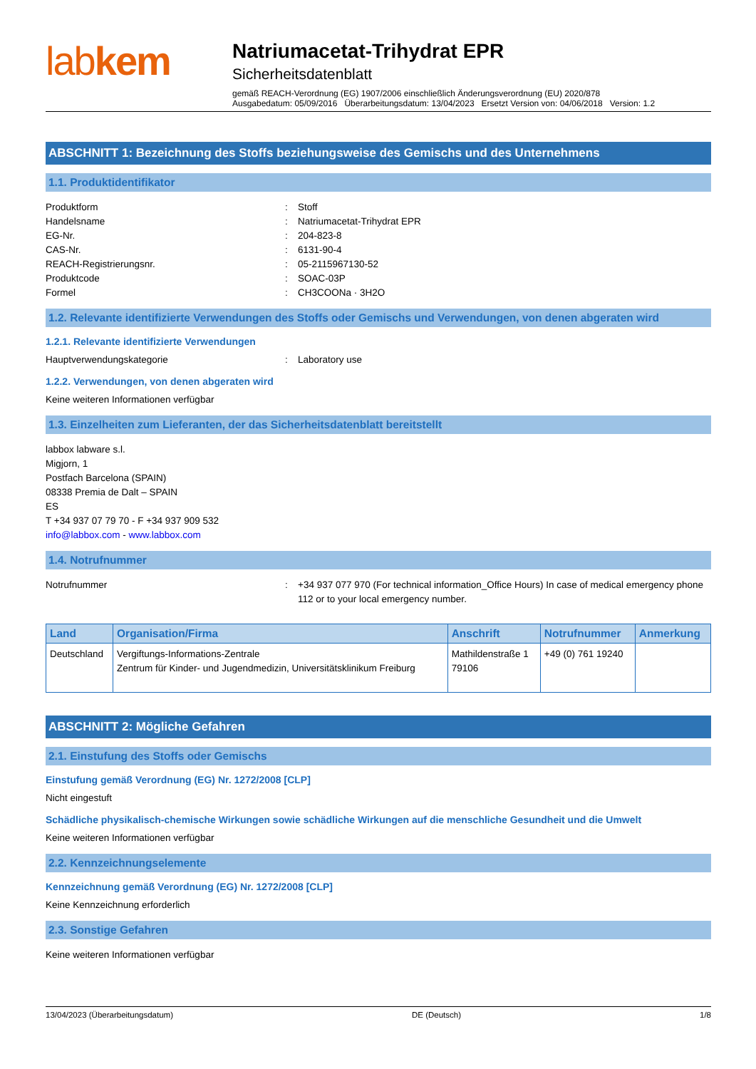labkem
Natriumacetat-Trihydrat EPR
Sicherheitsdatenblatt
gemäß REACH-Verordnung (EG) 1907/2006 einschließlich Änderungsverordnung (EU) 2020/878
Ausgabedatum: 05/09/2016 Überarbeitungsdatum: 13/04/2023 Ersetzt Version von: 04/06/2018 Version: 1.2
ABSCHNITT 1: Bezeichnung des Stoffs beziehungsweise des Gemischs und des Unternehmens
1.1. Produktidentifikator
Produktform : Stoff
Handelsname : Natriumacetat-Trihydrat EPR
EG-Nr. : 204-823-8
CAS-Nr. : 6131-90-4
REACH-Registrierungsnr. : 05-2115967130-52
Produktcode : SOAC-03P
Formel : CH3COONa · 3H2O
1.2. Relevante identifizierte Verwendungen des Stoffs oder Gemischs und Verwendungen, von denen abgeraten wird
1.2.1. Relevante identifizierte Verwendungen
Hauptverwendungskategorie : Laboratory use
1.2.2. Verwendungen, von denen abgeraten wird
Keine weiteren Informationen verfügbar
1.3. Einzelheiten zum Lieferanten, der das Sicherheitsdatenblatt bereitstellt
labbox labware s.l.
Migjorn, 1
Postfach Barcelona (SPAIN)
08338 Premia de Dalt – SPAIN
ES
T +34 937 07 79 70 - F +34 937 909 532
info@labbox.com - www.labbox.com
1.4. Notrufnummer
Notrufnummer : +34 937 077 970 (For technical information_Office Hours) In case of medical emergency phone 112 or to your local emergency number.
| Land | Organisation/Firma | Anschrift | Notrufnummer | Anmerkung |
| --- | --- | --- | --- | --- |
| Deutschland | Vergiftungs-Informations-Zentrale Zentrum für Kinder- und Jugendmedizin, Universitätsklinikum Freiburg | Mathildenstraße 1 79106 | +49 (0) 761 19240 | |
ABSCHNITT 2: Mögliche Gefahren
2.1. Einstufung des Stoffs oder Gemischs
Einstufung gemäß Verordnung (EG) Nr. 1272/2008 [CLP]
Nicht eingestuft
Schädliche physikalisch-chemische Wirkungen sowie schädliche Wirkungen auf die menschliche Gesundheit und die Umwelt
Keine weiteren Informationen verfügbar
2.2. Kennzeichnungselemente
Kennzeichnung gemäß Verordnung (EG) Nr. 1272/2008 [CLP]
Keine Kennzeichnung erforderlich
2.3. Sonstige Gefahren
Keine weiteren Informationen verfügbar
13/04/2023 (Überarbeitungsdatum) DE (Deutsch) 1/8